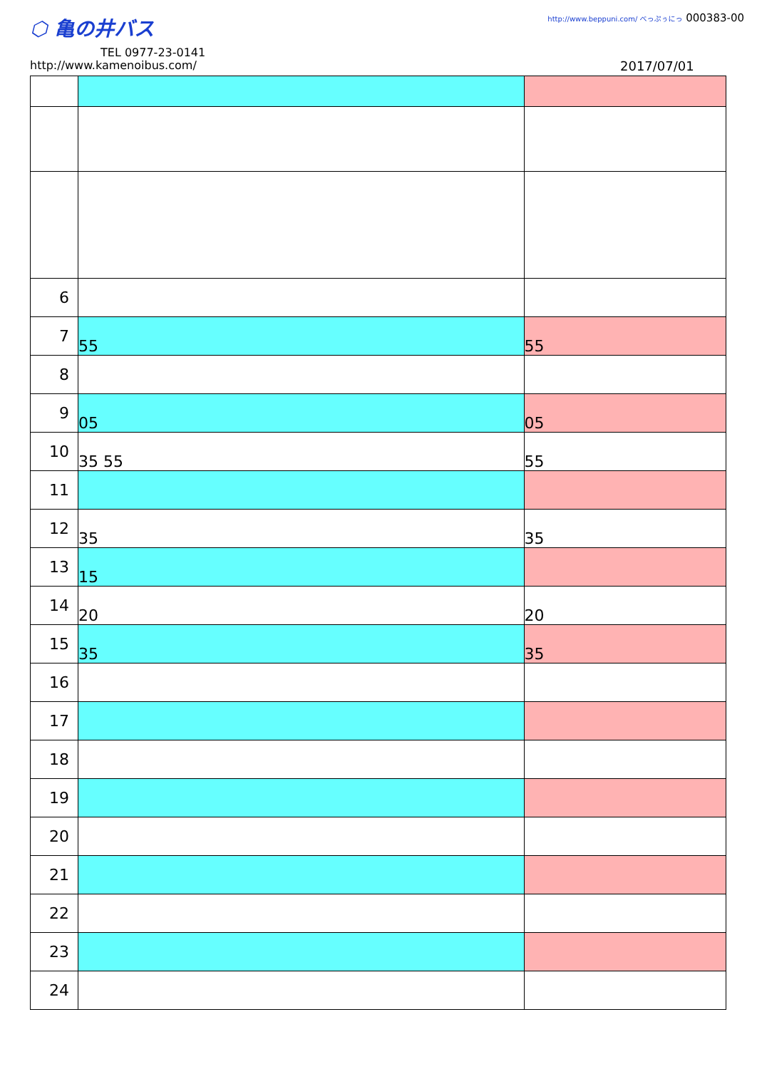⬡ 亀の井バス
TEL 0977-23-0141
http://www.kamenoibus.com/
http://www.beppuni.com/ べっぷぅにっ 000383-00
2017/07/01
| 6 | | |
| 7 | 55 | 55 |
| 8 | | |
| 9 | 05 | 05 |
| 10 | 35 55 | 55 |
| 11 | | |
| 12 | 35 | 35 |
| 13 | 15 | |
| 14 | 20 | 20 |
| 15 | 35 | 35 |
| 16 | | |
| 17 | | |
| 18 | | |
| 19 | | |
| 20 | | |
| 21 | | |
| 22 | | |
| 23 | | |
| 24 | | |